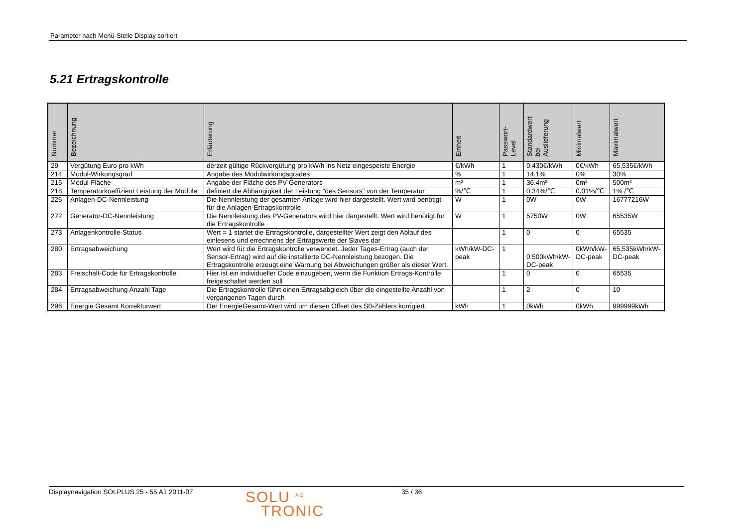Parameter nach Menü-Stelle Display sortiert
5.21 Ertragskontrolle
| Nummer | Bezeichnung | Erläuterung | Einheit | Passwort- Level | Standardwert bei Auslieferung | Minimalwert | Maximalwert |
| --- | --- | --- | --- | --- | --- | --- | --- |
| 29 | Vergütung Euro pro kWh | derzeit gültige Rückvergütung pro kW/h ins Netz eingespeiste Energie | €/kWh | 1 | 0.430€/kWh | 0€/kWh | 65,535€/kWh |
| 214 | Modul-Wirkungsgrad | Angabe des Modulwirkungsgrades | % | 1 | 14.1% | 0% | 30% |
| 215 | Modul-Fläche | Angabe der Fläche des PV-Generators | m² | 1 | 36.4m² | 0m² | 500m² |
| 218 | Temperaturkoeffizient Leistung der Module | definiert die Abhängigkeit der Leistung "des Sensors" von der Temperatur | %/℃ | 1 | 0.34%/℃ | 0,01%/℃ | 1% /℃ |
| 226 | Anlagen-DC-Nennleistung | Die Nennleistung der gesamten Anlage wird hier dargestellt. Wert wird benötigt für die Anlagen-Ertragskontrolle | W | 1 | 0W | 0W | 16777216W |
| 272 | Generator-DC-Nennleistung | Die Nennleistung des PV-Generators wird hier dargestellt. Wert wird benötigt für die Ertragskontrolle | W | 1 | 5750W | 0W | 65535W |
| 273 | Anlagenkontrolle-Status | Wert = 1 startet die Ertragskontrolle, dargestellter Wert zeigt den Ablauf des einlesens und errechnens der Ertragswerte der Slaves dar | | 1 | 0 | 0 | 65535 |
| 280 | Ertragsabweichung | Wert wird für die Ertragskontrolle verwendet. Jeder Tages-Ertrag (auch der Sensor-Ertrag) wird auf die installierte DC-Nennleistung bezogen. Die Ertragskontrolle erzeugt eine Warnung bei Abweichungen größer als dieser Wert. | kWh/kW-DC-peak | 1 | 0.500kWh/kW-DC-peak | 0kWh/kW-DC-peak | 65,535kWh/kW-DC-peak |
| 283 | Freischalt-Code für Ertragskontrolle | Hier ist ein individueller Code einzugeben, wenn die Funktion Ertrags-Kontrolle freigeschaltet werden soll | | 1 | 0 | 0 | 65535 |
| 284 | Ertragsabweichung Anzahl Tage | Die Ertragskontrolle führt einen Ertragsabgleich über die eingestellte Anzahl von vergangenen Tagen durch | | 1 | 2 | 0 | 10 |
| 296 | Energie Gesamt Korrekturwert | Der EnergieGesamt-Wert wird um diesen Offset des S0-Zählers korrigiert. | kWh | 1 | 0kWh | 0kWh | 999999kWh |
Displaynavigation SOLPLUS 25 - 55 A1 2011-07
SOLU <sup>AG</sup>
TRONIC
35 / 36